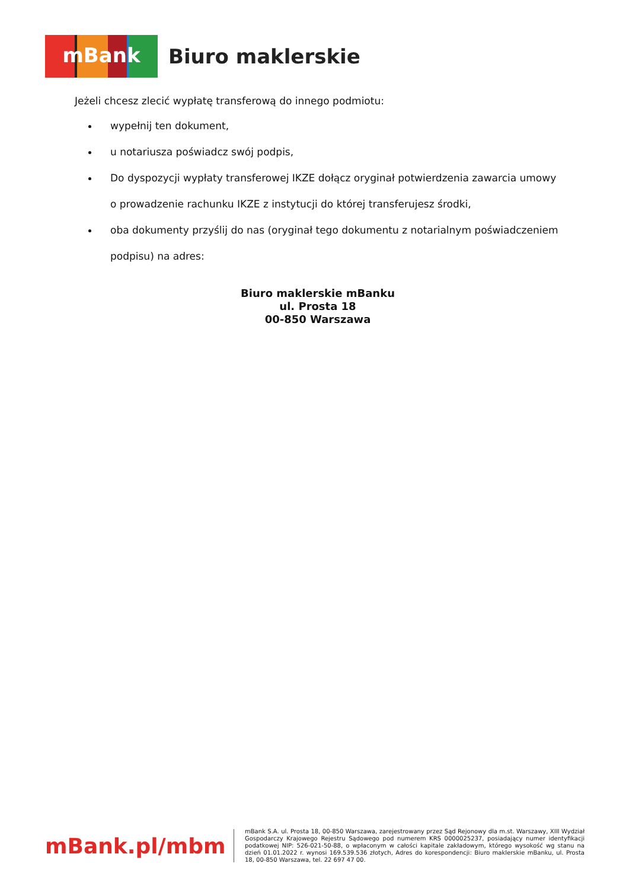mBank
Biuro maklerskie
Jeżeli chcesz zlecić wypłatę transferową do innego podmiotu:
wypełnij ten dokument,
u notariusza poświadcz swój podpis,
Do dyspozycji wypłaty transferowej IKZE dołącz oryginał potwierdzenia zawarcia umowy o prowadzenie rachunku IKZE z instytucji do której transferujesz środki,
oba dokumenty przyślij do nas (oryginał tego dokumentu z notarialnym poświadczeniem podpisu) na adres:
Biuro maklerskie mBanku
ul. Prosta 18
00-850 Warszawa
mBank.pl/mbm
mBank S.A. ul. Prosta 18, 00-850 Warszawa, zarejestrowany przez Sąd Rejonowy dla m.st. Warszawy, XIII Wydział Gospodarczy Krajowego Rejestru Sądowego pod numerem KRS 0000025237, posiadający numer identyfikacji podatkowej NIP: 526-021-50-88, o wpłaconym w całości kapitale zakładowym, którego wysokość wg stanu na dzień 01.01.2022 r. wynosi 169.539.536 złotych, Adres do korespondencji: Biuro maklerskie mBanku, ul. Prosta 18, 00-850 Warszawa, tel. 22 697 47 00.